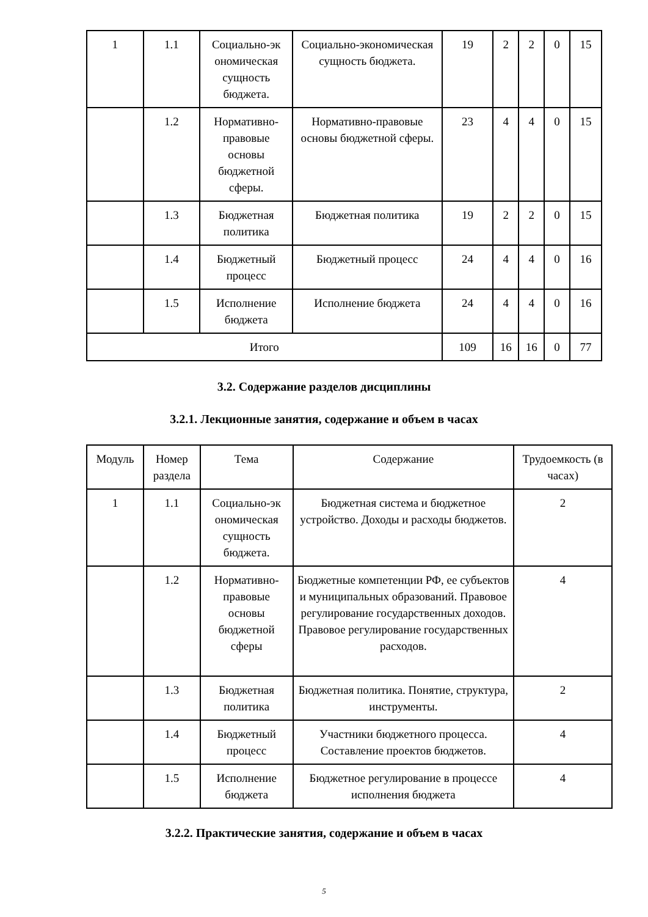| 1 | 1.1 | Социально-эк ономическая сущность бюджета. | Социально-экономическая сущность бюджета. | 19 | 2 | 2 | 0 | 15 |
| | 1.2 | Нормативно-правовые основы бюджетной сферы. | Нормативно-правовые основы бюджетной сферы. | 23 | 4 | 4 | 0 | 15 |
| | 1.3 | Бюджетная политика | Бюджетная политика | 19 | 2 | 2 | 0 | 15 |
| | 1.4 | Бюджетный процесс | Бюджетный процесс | 24 | 4 | 4 | 0 | 16 |
| | 1.5 | Исполнение бюджета | Исполнение бюджета | 24 | 4 | 4 | 0 | 16 |
| Итого | | | | 109 | 16 | 16 | 0 | 77 |
3.2. Содержание разделов дисциплины
3.2.1. Лекционные занятия, содержание и объем в часах
| Модуль | Номер раздела | Тема | Содержание | Трудоемкость (в часах) |
| 1 | 1.1 | Социально-эк ономическая сущность бюджета. | Бюджетная система и бюджетное устройство. Доходы и расходы бюджетов. | 2 |
| | 1.2 | Нормативно-правовые основы бюджетной сферы | Бюджетные компетенции РФ, ее субъектов и муниципальных образований. Правовое регулирование государственных доходов. Правовое регулирование государственных расходов. | 4 |
| | 1.3 | Бюджетная политика | Бюджетная политика. Понятие, структура, инструменты. | 2 |
| | 1.4 | Бюджетный процесс | Участники бюджетного процесса. Составление проектов бюджетов. | 4 |
| | 1.5 | Исполнение бюджета | Бюджетное регулирование в процессе исполнения бюджета | 4 |
3.2.2. Практические занятия, содержание и объем в часах
5